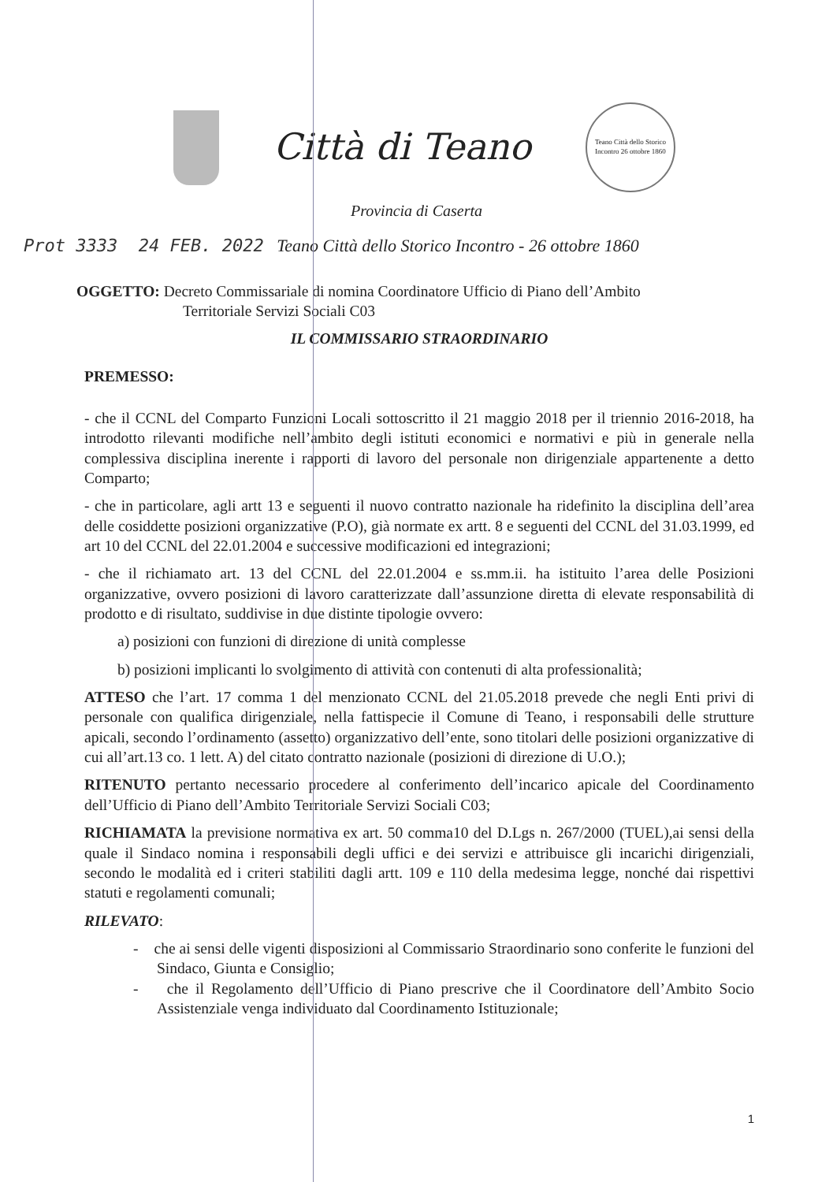Città di Teano
Teano Città dello Storico Incontro 26 ottobre 1860
Provincia di Caserta
Prot 3333 24 FEB. 2022 Teano Città dello Storico Incontro - 26 ottobre 1860
OGGETTO: Decreto Commissariale di nomina Coordinatore Ufficio di Piano dell’Ambito
Territoriale Servizi Sociali C03
IL COMMISSARIO STRAORDINARIO
PREMESSO:
- che il CCNL del Comparto Funzioni Locali sottoscritto il 21 maggio 2018 per il triennio 2016-2018, ha introdotto rilevanti modifiche nell’ambito degli istituti economici e normativi e più in generale nella complessiva disciplina inerente i rapporti di lavoro del personale non dirigenziale appartenente a detto Comparto;
- che in particolare, agli artt 13 e seguenti il nuovo contratto nazionale ha ridefinito la disciplina dell’area delle cosiddette posizioni organizzative (P.O), già normate ex artt. 8 e seguenti del CCNL del 31.03.1999, ed art 10 del CCNL del 22.01.2004 e successive modificazioni ed integrazioni;
- che il richiamato art. 13 del CCNL del 22.01.2004 e ss.mm.ii. ha istituito l’area delle Posizioni organizzative, ovvero posizioni di lavoro caratterizzate dall’assunzione diretta di elevate responsabilità di prodotto e di risultato, suddivise in due distinte tipologie ovvero:
a) posizioni con funzioni di direzione di unità complesse
b) posizioni implicanti lo svolgimento di attività con contenuti di alta professionalità;
ATTESO che l’art. 17 comma 1 del menzionato CCNL del 21.05.2018 prevede che negli Enti privi di personale con qualifica dirigenziale, nella fattispecie il Comune di Teano, i responsabili delle strutture apicali, secondo l’ordinamento (assetto) organizzativo dell’ente, sono titolari delle posizioni organizzative di cui all’art.13 co. 1 lett. A) del citato contratto nazionale (posizioni di direzione di U.O.);
RITENUTO pertanto necessario procedere al conferimento dell’incarico apicale del Coordinamento dell’Ufficio di Piano dell’Ambito Territoriale Servizi Sociali C03;
RICHIAMATA la previsione normativa ex art. 50 comma10 del D.Lgs n. 267/2000 (TUEL),ai sensi della quale il Sindaco nomina i responsabili degli uffici e dei servizi e attribuisce gli incarichi dirigenziali, secondo le modalità ed i criteri stabiliti dagli artt. 109 e 110 della medesima legge, nonché dai rispettivi statuti e regolamenti comunali;
RILEVATO:
- che ai sensi delle vigenti disposizioni al Commissario Straordinario sono conferite le funzioni del Sindaco, Giunta e Consiglio;
- che il Regolamento dell’Ufficio di Piano prescrive che il Coordinatore dell’Ambito Socio Assistenziale venga individuato dal Coordinamento Istituzionale;
1